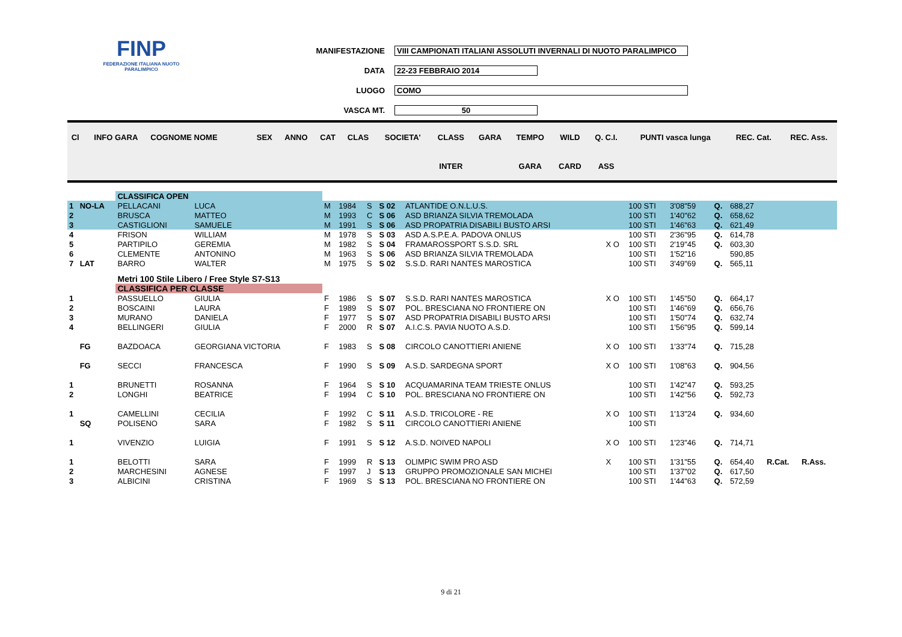FINP
FEDERAZIONE ITALIANA NUOTO PARALIMPICO
MANIFESTAZIONE VIII CAMPIONATI ITALIANI ASSOLUTI INVERNALI DI NUOTO PARALIMPICO
DATA 22-23 FEBBRAIO 2014
LUOGO COMO
VASCA MT. 50
| Cl | INFO GARA | COGNOME NOME | | SEX | ANNO | CAT | CLAS | SOCIETA' | CLASS | GARA | TEMPO | WILD | Q. C.I. | PUNTI vasca lunga | REC. Cat. | REC. Ass. |
| --- | --- | --- | --- | --- | --- | --- | --- | --- | --- | --- | --- | --- | --- | --- | --- | --- |
| | | | | | | | | | INTER | | GARA | CARD | ASS | | | |
| | | CLASSIFICA OPEN | | | | | | | | | | | | | | |
| 1 | NO-LA | PELLACANI | LUCA | M | 1984 | S | S 02 | ATLANTIDE O.N.L.U.S. | | 100 STI | 3'08"59 | | Q. | 688,27 | | |
| 2 | | BRUSCA | MATTEO | M | 1993 | C | S 06 | ASD BRIANZA SILVIA TREMOLADA | | 100 STI | 1'40"62 | | Q. | 658,62 | | |
| 3 | | CASTIGLIONI | SAMUELE | M | 1991 | S | S 06 | ASD PROPATRIA DISABILI BUSTO ARSI | | 100 STI | 1'46"63 | | Q. | 621,49 | | |
| 4 | | FRISON | WILLIAM | M | 1978 | S | S 03 | ASD A.S.P.E.A. PADOVA ONLUS | | 100 STI | 2'36"95 | | Q. | 614,78 | | |
| 5 | | PARTIPILO | GEREMIA | M | 1982 | S | S 04 | FRAMAROSSPORT S.S.D. SRL | X O | 100 STI | 2'19"45 | | Q. | 603,30 | | |
| 6 | | CLEMENTE | ANTONINO | M | 1963 | S | S 06 | ASD BRIANZA SILVIA TREMOLADA | | 100 STI | 1'52"16 | | | 590,85 | | |
| 7 | LAT | BARRO | WALTER | M | 1975 | S | S 02 | S.S.D. RARI NANTES MAROSTICA | | 100 STI | 3'49"69 | | Q. | 565,11 | | |
| | | Metri 100 Stile Libero / Free Style S7-S13 | | | | | | | | | | | | | | |
| | | CLASSIFICA PER CLASSE | | | | | | | | | | | | | | |
| 1 | | PASSUELLO | GIULIA | F | 1986 | S | S 07 | S.S.D. RARI NANTES MAROSTICA | X O | 100 STI | 1'45"50 | | Q. | 664,17 | | |
| 2 | | BOSCAINI | LAURA | F | 1989 | S | S 07 | POL. BRESCIANA NO FRONTIERE ON | | 100 STI | 1'46"69 | | Q. | 656,76 | | |
| 3 | | MURANO | DANIELA | F | 1977 | S | S 07 | ASD PROPATRIA DISABILI BUSTO ARSI | | 100 STI | 1'50"74 | | Q. | 632,74 | | |
| 4 | | BELLINGERI | GIULIA | F | 2000 | R | S 07 | A.I.C.S. PAVIA NUOTO A.S.D. | | 100 STI | 1'56"95 | | Q. | 599,14 | | |
| | FG | BAZDOACA | GEORGIANA VICTORIA | F | 1983 | S | S 08 | CIRCOLO CANOTTIERI ANIENE | X O | 100 STI | 1'33"74 | | Q. | 715,28 | | |
| | FG | SECCI | FRANCESCA | F | 1990 | S | S 09 | A.S.D. SARDEGNA SPORT | X O | 100 STI | 1'08"63 | | Q. | 904,56 | | |
| 1 | | BRUNETTI | ROSANNA | F | 1964 | S | S 10 | ACQUAMARINA TEAM TRIESTE ONLUS | | 100 STI | 1'42"47 | | Q. | 593,25 | | |
| 2 | | LONGHI | BEATRICE | F | 1994 | C | S 10 | POL. BRESCIANA NO FRONTIERE ON | | 100 STI | 1'42"56 | | Q. | 592,73 | | |
| 1 | | CAMELLINI | CECILIA | F | 1992 | C | S 11 | A.S.D. TRICOLORE - RE | X O | 100 STI | 1'13"24 | | Q. | 934,60 | | |
| | SQ | POLISENO | SARA | F | 1982 | S | S 11 | CIRCOLO CANOTTIERI ANIENE | | 100 STI | | | | | | |
| 1 | | VIVENZIO | LUIGIA | F | 1991 | S | S 12 | A.S.D. NOIVED NAPOLI | X O | 100 STI | 1'23"46 | | Q. | 714,71 | | |
| 1 | | BELOTTI | SARA | F | 1999 | R | S 13 | OLIMPIC SWIM PRO ASD | X | 100 STI | 1'31"55 | | Q. | 654,40 | R.Cat. | R.Ass. |
| 2 | | MARCHESINI | AGNESE | F | 1997 | J | S 13 | GRUPPO PROMOZIONALE SAN MICHEI | | 100 STI | 1'37"02 | | Q. | 617,50 | | |
| 3 | | ALBICINI | CRISTINA | F | 1969 | S | S 13 | POL. BRESCIANA NO FRONTIERE ON | | 100 STI | 1'44"63 | | Q. | 572,59 | | |
9 di 21